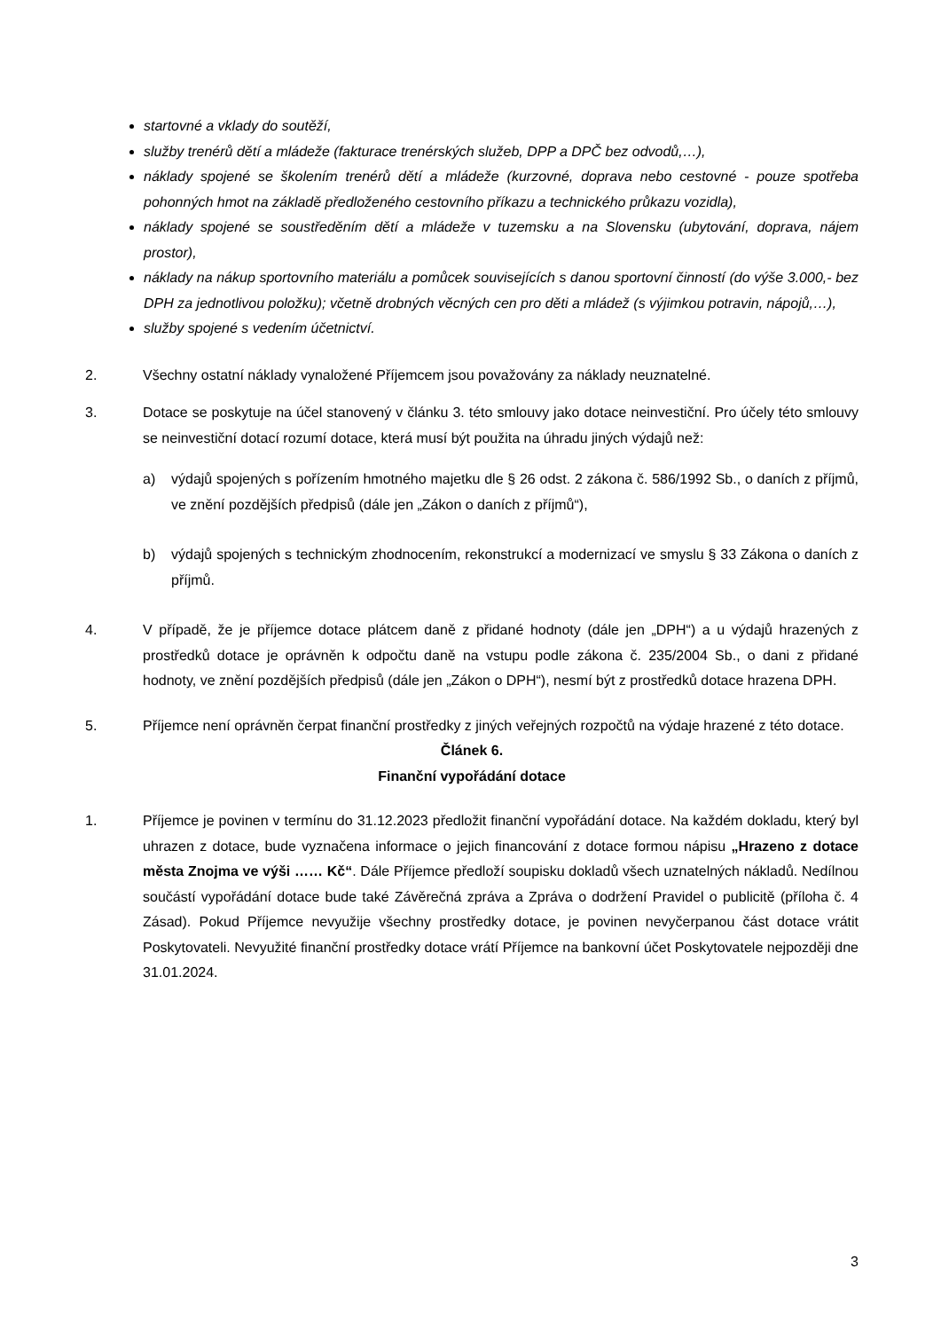startovné a vklady do soutěží,
služby trenérů dětí a mládeže (fakturace trenérských služeb, DPP a DPČ bez odvodů,…),
náklady spojené se školením trenérů dětí a mládeže (kurzovné, doprava nebo cestovné - pouze spotřeba pohonných hmot na základě předloženého cestovního příkazu a technického průkazu vozidla),
náklady spojené se soustředěním dětí a mládeže v tuzemsku a na Slovensku (ubytování, doprava, nájem prostor),
náklady na nákup sportovního materiálu a pomůcek souvisejících s danou sportovní činností (do výše 3.000,- bez DPH za jednotlivou položku); včetně drobných věcných cen pro děti a mládež (s výjimkou potravin, nápojů,…),
služby spojené s vedením účetnictví.
2. Všechny ostatní náklady vynaložené Příjemcem jsou považovány za náklady neuznatelné.
3. Dotace se poskytuje na účel stanovený v článku 3. této smlouvy jako dotace neinvestiční. Pro účely této smlouvy se neinvestiční dotací rozumí dotace, která musí být použita na úhradu jiných výdajů než:
a) výdajů spojených s pořízením hmotného majetku dle § 26 odst. 2 zákona č. 586/1992 Sb., o daních z příjmů, ve znění pozdějších předpisů (dále jen „Zákon o daních z příjmů“),
b) výdajů spojených s technickým zhodnocením, rekonstrukcí a modernizací ve smyslu § 33 Zákona o daních z příjmů.
4. V případě, že je příjemce dotace plátcem daně z přidané hodnoty (dále jen „DPH“) a u výdajů hrazených z prostředků dotace je oprávněn k odpočtu daně na vstupu podle zákona č. 235/2004 Sb., o dani z přidané hodnoty, ve znění pozdějších předpisů (dále jen „Zákon o DPH“), nesmí být z prostředků dotace hrazena DPH.
5. Příjemce není oprávněn čerpat finanční prostředky z jiných veřejných rozpočtů na výdaje hrazené z této dotace.
Článek 6.
Finanční vypořádání dotace
1. Příjemce je povinen v termínu do 31.12.2023 předložit finanční vypořádání dotace. Na každém dokladu, který byl uhrazen z dotace, bude vyznačena informace o jejich financování z dotace formou nápisu „Hrazeno z dotace města Znojma ve výši …… Kč“. Dále Příjemce předloží soupisku dokladů všech uznatelných nákladů. Nedílnou součástí vypořádání dotace bude také Závěrečná zpráva a Zpráva o dodržení Pravidel o publicitě (příloha č. 4 Zásad). Pokud Příjemce nevyužije všechny prostředky dotace, je povinen nevyčerpanou část dotace vrátit Poskytovateli. Nevyužité finanční prostředky dotace vrátí Příjemce na bankovní účet Poskytovatele nejpozději dne 31.01.2024.
3